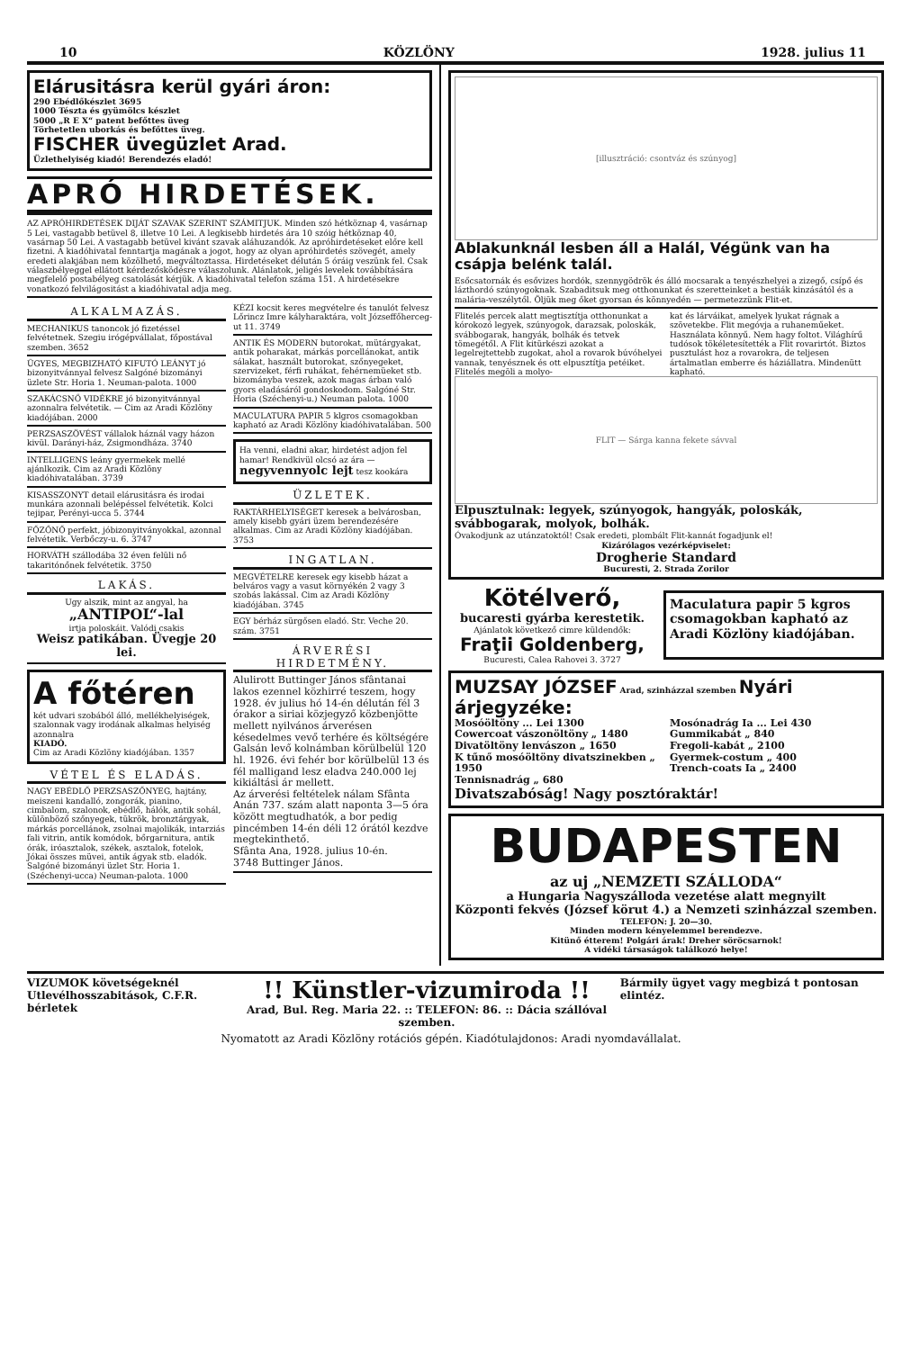10 KÖZLÖNY 1928. julius 11
Elárusitásra kerül gyári áron:
290 Ebédlőkészlet 3695
1000 Tészta és gyümölcs készlet
5000 „R E X“ patent befőttes üveg
Törhetetlen uborkás és befőttes üveg.
FISCHER üvegüzlet Arad.
Üzlethelyiség kiadó! Berendezés eladó!
APRÓ HIRDETÉSEK.
AZ APRÓHIRDETÉSEK DIJÁT SZAVAK SZERINT SZÁMITJUK. Minden szó hétköznap 4, vasárnap 5 Lei, vastagabb betüvel 8, illetve 10 Lei. A legkisebb hirdetés ára 10 szóig hétköznap 40, vasárnap 50 Lei. A vastagabb betüvel kivánt szavak aláhuzandók. Az apróhirdetéseket előre kell fizetni. A kiadóhivatal fenntartja magának a jogot, hogy az olyan apróhirdetés szövegét, amely eredeti alakjában nem közölhető, megváltoztassa. Hirdetéseket délután 5 óráig veszünk fel. Csak válaszbélyeggel ellátott kérdezősködésre válaszolunk. Alánlatok, jeligés levelek továbbítására megfelelő postabélyeg csatolását kérjük. A kiadóhivatal telefon száma 151. A hirdetésekre vonatkozó felvilágositást a kiadóhivatal adja meg.
ALKALMAZÁS.
MECHANIKUS tanoncok jó fizetéssel felvétetnek. Szegiu irógépvállalat, főpostával szemben. 3652
ÜGYES, MEGBIZHATÓ KIFUTÓ LEÁNYT jó bizonyitvánnyal felvesz Salgóné bizományi üzlete Str. Horia 1. Neuman-palota. 1000
SZAKÁCSNŐ VIDÉKRE jó bizonyitvánnyal azonnalra felvétetik. — Cim az Aradi Közlöny kiadójában. 2000
PERZSASZÖVÉST vállalok háznál vagy házon kivül. Darányi-ház, Zsigmondháza. 3740
INTELLIGENS leány gyermekek mellé ajánlkozik. Cim az Aradi Közlöny kiadóhivatalában. 3739
KISASSZONYT detail elárusitásra és irodai munkára azonnali belépéssel felvétetik. Kolci tejipar, Perényi-ucca 5. 3744
FŐZŐNŐ perfekt, jóbizonyitványokkal, azonnal felvétetik. Verbőczy-u. 6. 3747
HORVÁTH szállodába 32 éven felüli nő takaritónőnek felvétetik. 3750
LAKÁS.
Ugy alszik, mint az angyal, ha
„ANTIPOL“-lal
irtja poloskáit. Valódi csakis
Weisz patikában. Üvegje 20 lei.
A főtéren
két udvari szobából álló, mellékhelyiségek, szalonnak vagy irodának alkalmas helyiség azonnalra
KIADÓ.
Cim az Aradi Közlöny kiadójában. 1357
VÉTEL ÉS ELADÁS.
NAGY EBÉDLŐ PERZSASZŐNYEG, hajtány, meiszeni kandalló, zongorák, pianino, cimbalom, szalonok, ebédlő, hálók, antik sohál, különböző szőnyegek, tükrök, bronztárgyak, márkás porcellánok, zsolnai majolikák, intarziás fali vitrin, antik komódok, bőrgarnitura, antik órák, iróasztalok, székek, asztalok, fotelok, Jókai összes müvei, antik ágyak stb. eladók. Salgóné bizományi üzlet Str. Horia 1. (Széchenyi-ucca) Neuman-palota. 1000
KÉZI kocsit keres megvételre és tanulót felvesz Lőrincz Imre kályharaktára, volt Józseffőherceg-ut 11. 3749
ANTIK ÉS MODERN butorokat, mütárgyakat, antik poharakat, márkás porcellánokat, antik sálakat, használt butorokat, szőnyegeket, szervizeket, férfi ruhákat, fehérnemüeket stb. bizományba veszek, azok magas árban való gyors eladásáról gondoskodom. Salgóné Str. Horia (Széchenyi-u.) Neuman palota. 1000
MACULATURA PAPIR 5 klgros csomagokban kapható az Aradi Közlöny kiadóhivatalában. 500
Ha venni, eladni akar, hirdetést adjon fel hamar! Rendkivül olcsó az ára — negyvennyolc lejt tesz kookára
ÜZLETEK.
RAKTÁRHELYISÉGET keresek a belvárosban, amely kisebb gyári üzem berendezésére alkalmas. Cim az Aradi Közlöny kiadójában. 3753
INGATLAN.
MEGVÉTELRE keresek egy kisebb házat a belváros vagy a vasut környékén 2 vagy 3 szobás lakással. Cim az Aradi Közlöny kiadójában. 3745
EGY bérház sürgősen eladó. Str. Veche 20. szám. 3751
ÁRVERÉSI HIRDETMÉNY.
Alulirott Buttinger János sfântanai lakos ezennel közhirré teszem, hogy 1928. év julius hó 14-én délután fél 3 órakor a siriai közjegyző közbenjötte mellett nyilvános árverésen késedelmes vevő terhére és költségére Galsán levő kolnámban körülbelül 120 hl. 1926. évi fehér bor körülbelül 13 és fél malligand lesz eladva 240.000 lej kikiáltási ár mellett.
Az árverési feltételek nálam Sfânta Anán 737. szám alatt naponta 3—5 óra között megtudhatók, a bor pedig pincémben 14-én déli 12 órától kezdve megtekinthető.
Sfânta Ana, 1928. julius 10-én.
3748 Buttinger János.
[illusztráció: csontváz és szúnyog]
Ablakunknál lesben áll a Halál, Végünk van ha csápja belénk talál.
Esőcsatornák és esővizes hordók, szennygödrök és álló mocsarak a tenyészhelyei a zizegő, csípő és lázthordó szúnyogoknak. Szabaditsuk meg otthonunkat és szeretteinket a bestiák kinzásától és a malária-veszélytől. Öljük meg őket gyorsan és könnyedén — permetezzünk Flit-et.
Flitelés percek alatt megtisztítja otthonunkat a kórokozó legyek, szúnyogok, darazsak, poloskák, svábbogarak, hangyák, bolhák és tetvek tömegétől. A Flit kitürkészi azokat a legelrejtettebb zugokat, ahol a rovarok búvóhelyei vannak, tenyésznek és ott elpusztítja petéiket. Flitelés megöli a molyo-
kat és lárváikat, amelyek lyukat rágnak a szövetekbe. Flit megóvja a ruhaneműeket. Használata könnyű. Nem hagy foltot. Világhírű tudósok tökéletesítették a Flit rovarirtót. Biztos pusztulást hoz a rovarokra, de teljesen ártalmatlan emberre és háziállatra. Mindenütt kapható.
FLIT — Sárga kanna fekete sávval
Elpusztulnak: legyek, szúnyogok, hangyák, poloskák, svábbogarak, molyok, bolhák.
Óvakodjunk az utánzatoktól! Csak eredeti, plombált Flit-kannát fogadjunk el!
Kizárólagos vezérképviselet:
Drogherie Standard
Bucuresti, 2. Strada Zorilor
Kötélverő,
bucaresti gyárba kerestetik.
Ajánlatok következő cimre küldendők:
Fraţii Goldenberg,
Bucuresti, Calea Rahovei 3. 3727
Maculatura papir 5 kgros csomagokban kapható az Aradi Közlöny kiadójában.
MUZSAY JÓZSEF Arad, szinházzal szemben Nyári árjegyzéke:
Mosóöltöny ... Lei 1300
Cowercoat vászonöltöny „ 1480
Divatöltöny lenvászon „ 1650
K tűnő mosóöltöny divatszinekben „ 1950
Tennisnadrág „ 680
Mosónadrág Ia ... Lei 430
Gummikabát „ 840
Fregoli-kabát „ 2100
Gyermek-costum „ 400
Trench-coats Ia „ 2400
Divatszabóság! Nagy posztóraktár!
BUDAPESTEN
az uj „NEMZETI SZÁLLODA“
a Hungaria Nagyszálloda vezetése alatt megnyilt
Központi fekvés (József körut 4.) a Nemzeti szinházzal szemben.
TELEFON: J. 20—30.
Minden modern kényelemmel berendezve.
Kitünő étterem! Polgári árak! Dreher söröcsarnok!
A vidéki társaságok találkozó helye!
VIZUMOK követségeknél
Utlevélhosszabitások, C.F.R. bérletek!! Künstler-vizumiroda !!
Arad, Bul. Reg. Maria 22. :: TELEFON: 86. :: Dácia szállóval szemben. Bármily ügyet vagy megbizá t pontosan elintéz.
Nyomatott az Aradi Közlöny rotációs gépén. Kiadótulajdonos: Aradi nyomdavállalat.